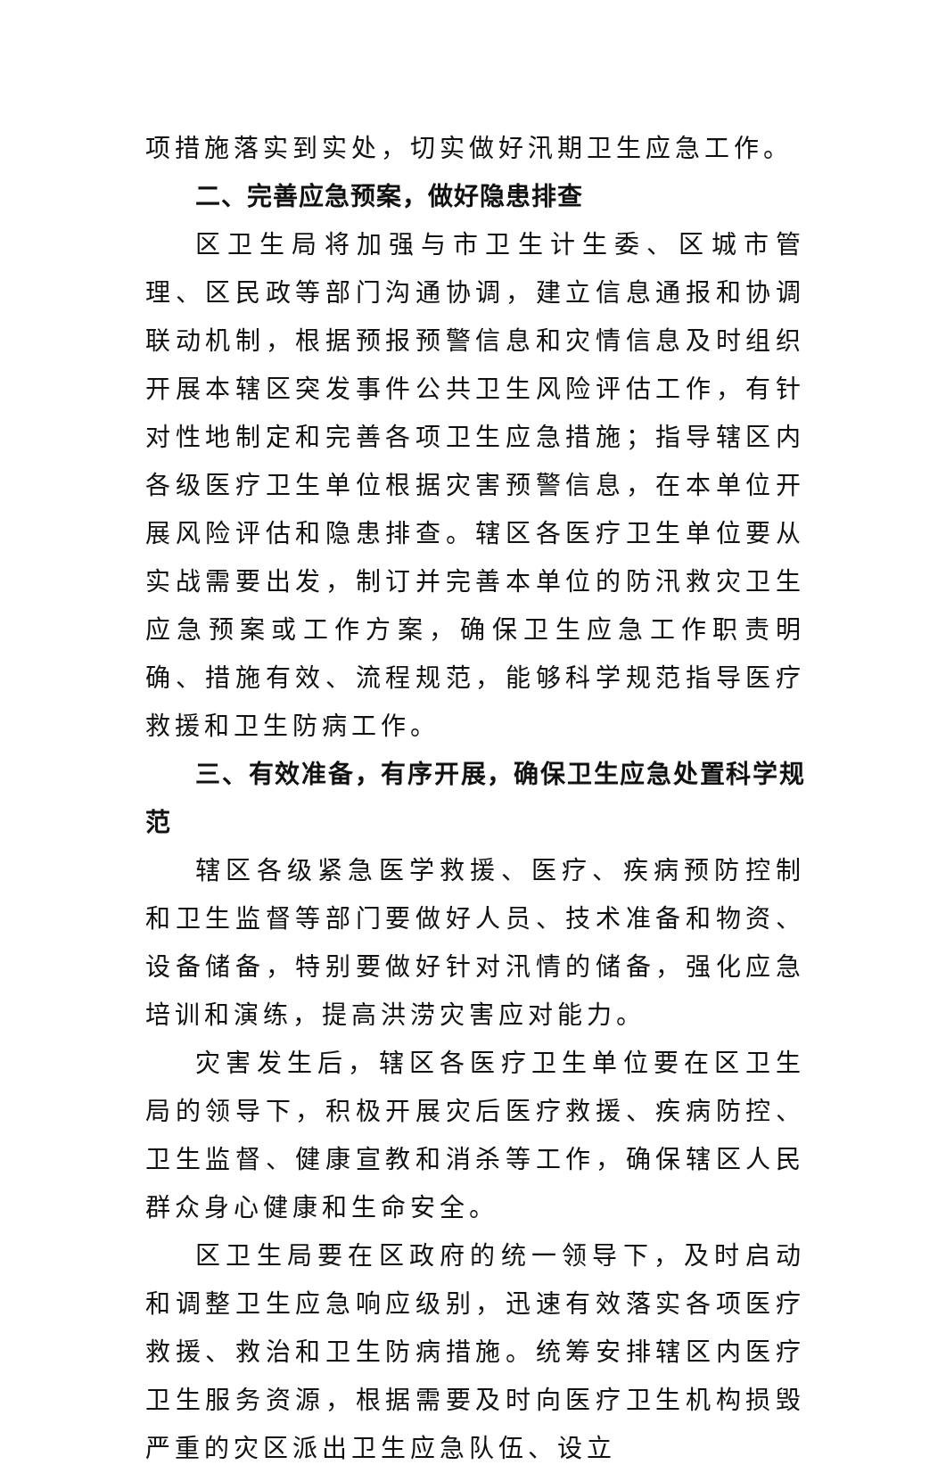项措施落实到实处，切实做好汛期卫生应急工作。
二、完善应急预案，做好隐患排查
区卫生局将加强与市卫生计生委、区城市管理、区民政等部门沟通协调，建立信息通报和协调联动机制，根据预报预警信息和灾情信息及时组织开展本辖区突发事件公共卫生风险评估工作，有针对性地制定和完善各项卫生应急措施；指导辖区内各级医疗卫生单位根据灾害预警信息，在本单位开展风险评估和隐患排查。辖区各医疗卫生单位要从实战需要出发，制订并完善本单位的防汛救灾卫生应急预案或工作方案，确保卫生应急工作职责明确、措施有效、流程规范，能够科学规范指导医疗救援和卫生防病工作。
三、有效准备，有序开展，确保卫生应急处置科学规范
辖区各级紧急医学救援、医疗、疾病预防控制和卫生监督等部门要做好人员、技术准备和物资、设备储备，特别要做好针对汛情的储备，强化应急培训和演练，提高洪涝灾害应对能力。
灾害发生后，辖区各医疗卫生单位要在区卫生局的领导下，积极开展灾后医疗救援、疾病防控、卫生监督、健康宣教和消杀等工作，确保辖区人民群众身心健康和生命安全。
区卫生局要在区政府的统一领导下，及时启动和调整卫生应急响应级别，迅速有效落实各项医疗救援、救治和卫生防病措施。统筹安排辖区内医疗卫生服务资源，根据需要及时向医疗卫生机构损毁严重的灾区派出卫生应急队伍、设立